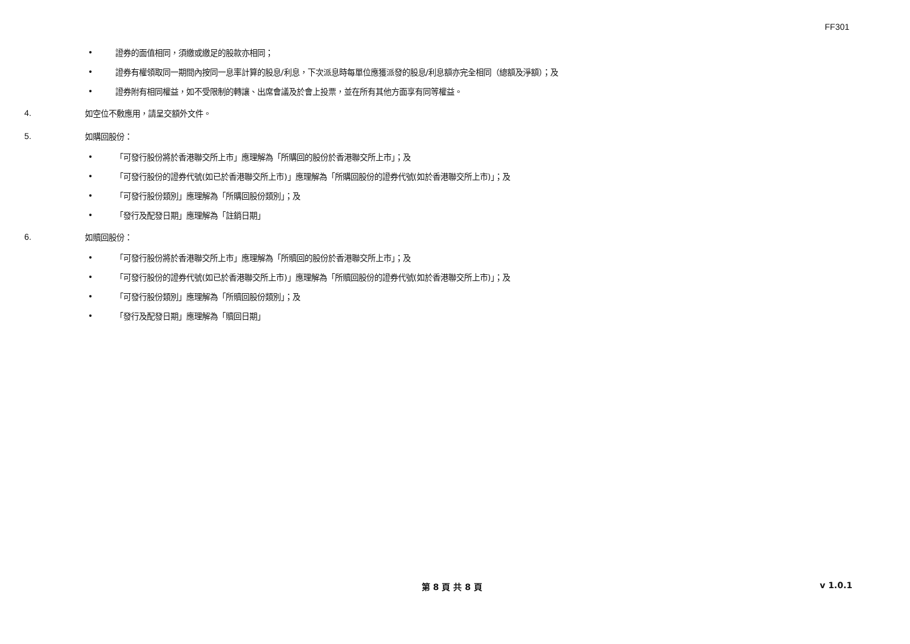FF301
• 證券的面值相同，須繳或繳足的股款亦相同；
• 證券有權領取同一期間內按同一息率計算的股息/利息，下次派息時每單位應獲派發的股息/利息額亦完全相同（總額及淨額）；及
• 證券附有相同權益，如不受限制的轉讓、出席會議及於會上投票，並在所有其他方面享有同等權益。
4. 如空位不敷應用，請呈交額外文件。
5. 如購回股份：
• 「可發行股份將於香港聯交所上市」應理解為「所購回的股份於香港聯交所上市」；及
• 「可發行股份的證券代號(如已於香港聯交所上市)」應理解為「所購回股份的證券代號(如於香港聯交所上市)」；及
• 「可發行股份類別」應理解為「所購回股份類別」；及
• 「發行及配發日期」應理解為「註銷日期」
6. 如贖回股份：
• 「可發行股份將於香港聯交所上市」應理解為「所贖回的股份於香港聯交所上市」；及
• 「可發行股份的證券代號(如已於香港聯交所上市)」應理解為「所贖回股份的證券代號(如於香港聯交所上市)」；及
• 「可發行股份類別」應理解為「所贖回股份類別」；及
• 「發行及配發日期」應理解為「贖回日期」
第 8 頁 共 8 頁 v 1.0.1